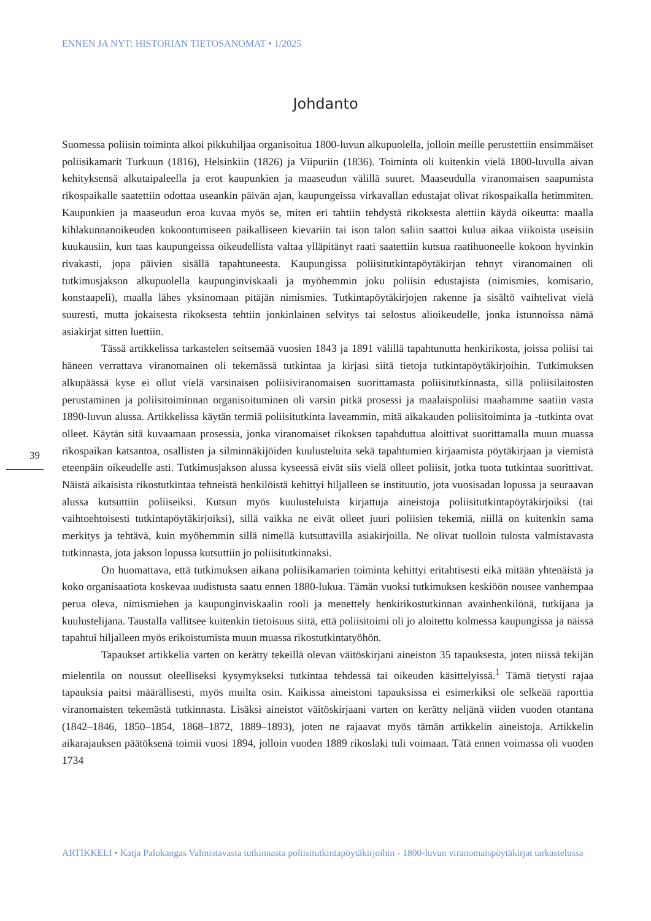ENNEN JA NYT: HISTORIAN TIETOSANOMAT • 1/2025
Johdanto
39
Suomessa poliisin toiminta alkoi pikkuhiljaa organisoitua 1800-luvun alkupuolella, jolloin meille perustettiin ensimmäiset poliisikamarit Turkuun (1816), Helsinkiin (1826) ja Viipuriin (1836). Toiminta oli kuitenkin vielä 1800-luvulla aivan kehityksensä alkutaipaleella ja erot kaupunkien ja maaseudun välillä suuret. Maaseudulla viranomaisen saapumista rikospaikalle saatettiin odottaa useankin päivän ajan, kaupungeissa virkavallan edustajat olivat rikospaikalla hetimmiten. Kaupunkien ja maaseudun eroa kuvaa myös se, miten eri tahtiin tehdystä rikoksesta alettiin käydä oikeutta: maalla kihlakunnanoikeuden kokoontumiseen paikalliseen kievariin tai ison talon saliin saattoi kulua aikaa viikoista useisiin kuukausiin, kun taas kaupungeissa oikeudellista valtaa ylläpitänyt raati saatettiin kutsua raatihuoneelle kokoon hyvinkin rivakasti, jopa päivien sisällä tapahtuneesta. Kaupungissa poliisitutkintapöytäkirjan tehnyt viranomainen oli tutkimusjakson alkupuolella kaupunginviskaali ja myöhemmin joku poliisin edustajista (nimismies, komisario, konstaapeli), maalla lähes yksinomaan pitäjän nimismies. Tutkintapöytäkirjojen rakenne ja sisältö vaihtelivat vielä suuresti, mutta jokaisesta rikoksesta tehtiin jonkinlainen selvitys tai selostus alioikeudelle, jonka istunnoissa nämä asiakirjat sitten luettiin.
Tässä artikkelissa tarkastelen seitsemää vuosien 1843 ja 1891 välillä tapahtunutta henkirikosta, joissa poliisi tai häneen verrattava viranomainen oli tekemässä tutkintaa ja kirjasi siitä tietoja tutkintapöytäkirjoihin. Tutkimuksen alkupäässä kyse ei ollut vielä varsinaisen poliisiviranomaisen suorittamasta poliisitutkinnasta, sillä poliisilaitosten perustaminen ja poliisitoiminnan organisoituminen oli varsin pitkä prosessi ja maalaispoliisi maahamme saatiin vasta 1890-luvun alussa. Artikkelissa käytän termiä poliisitutkinta laveammin, mitä aikakauden poliisitoiminta ja -tutkinta ovat olleet. Käytän sitä kuvaamaan prosessia, jonka viranomaiset rikoksen tapahduttua aloittivat suorittamalla muun muassa rikospaikan katsantoa, osallisten ja silminnäkijöiden kuulusteluita sekä tapahtumien kirjaamista pöytäkirjaan ja viemistä eteenpäin oikeudelle asti. Tutkimusjakson alussa kyseessä eivät siis vielä olleet poliisit, jotka tuota tutkintaa suorittivat. Näistä aikaisista rikostutkintaa tehneistä henkilöistä kehittyi hiljalleen se instituutio, jota vuosisadan lopussa ja seuraavan alussa kutsuttiin poliiseiksi. Kutsun myös kuulusteluista kirjattuja aineistoja poliisitutkintapöytäkirjoiksi (tai vaihtoehtoisesti tutkintapöytäkirjoiksi), sillä vaikka ne eivät olleet juuri poliisien tekemiä, niillä on kuitenkin sama merkitys ja tehtävä, kuin myöhemmin sillä nimellä kutsuttavilla asiakirjoilla. Ne olivat tuolloin tulosta valmistavasta tutkinnasta, jota jakson lopussa kutsuttiin jo poliisitutkinnaksi.
On huomattava, että tutkimuksen aikana poliisikamarien toiminta kehittyi eritahtisesti eikä mitään yhtenäistä ja koko organisaatiota koskevaa uudistusta saatu ennen 1880-lukua. Tämän vuoksi tutkimuksen keskiöön nousee vanhempaa perua oleva, nimismiehen ja kaupunginviskaalin rooli ja menettely henkirikostutkinnan avainhenkilönä, tutkijana ja kuulustelijana. Taustalla vallitsee kuitenkin tietoisuus siitä, että poliisitoimi oli jo aloitettu kolmessa kaupungissa ja näissä tapahtui hiljalleen myös erikoistumista muun muassa rikostutkintatyöhön.
Tapaukset artikkelia varten on kerätty tekeillä olevan väitöskirjani aineiston 35 tapauksesta, joten niissä tekijän mielentila on noussut oleelliseksi kysymykseksi tutkintaa tehdessä tai oikeuden käsittelyissä.<sup>1</sup> Tämä tietysti rajaa tapauksia paitsi määrällisesti, myös muilta osin. Kaikissa aineistoni tapauksissa ei esimerkiksi ole selkeää raporttia viranomaisten tekemästä tutkinnasta. Lisäksi aineistot väitöskirjaani varten on kerätty neljänä viiden vuoden otantana (1842–1846, 1850–1854, 1868–1872, 1889–1893), joten ne rajaavat myös tämän artikkelin aineistoja. Artikkelin aikarajauksen päätöksenä toimii vuosi 1894, jolloin vuoden 1889 rikoslaki tuli voimaan. Tätä ennen voimassa oli vuoden 1734
ARTIKKELI • Katja Palokangas Valmistavasta tutkinnasta poliisitutkintapöytäkirjoihin - 1800-luvun viranomaispöytäkirjat tarkastelussa